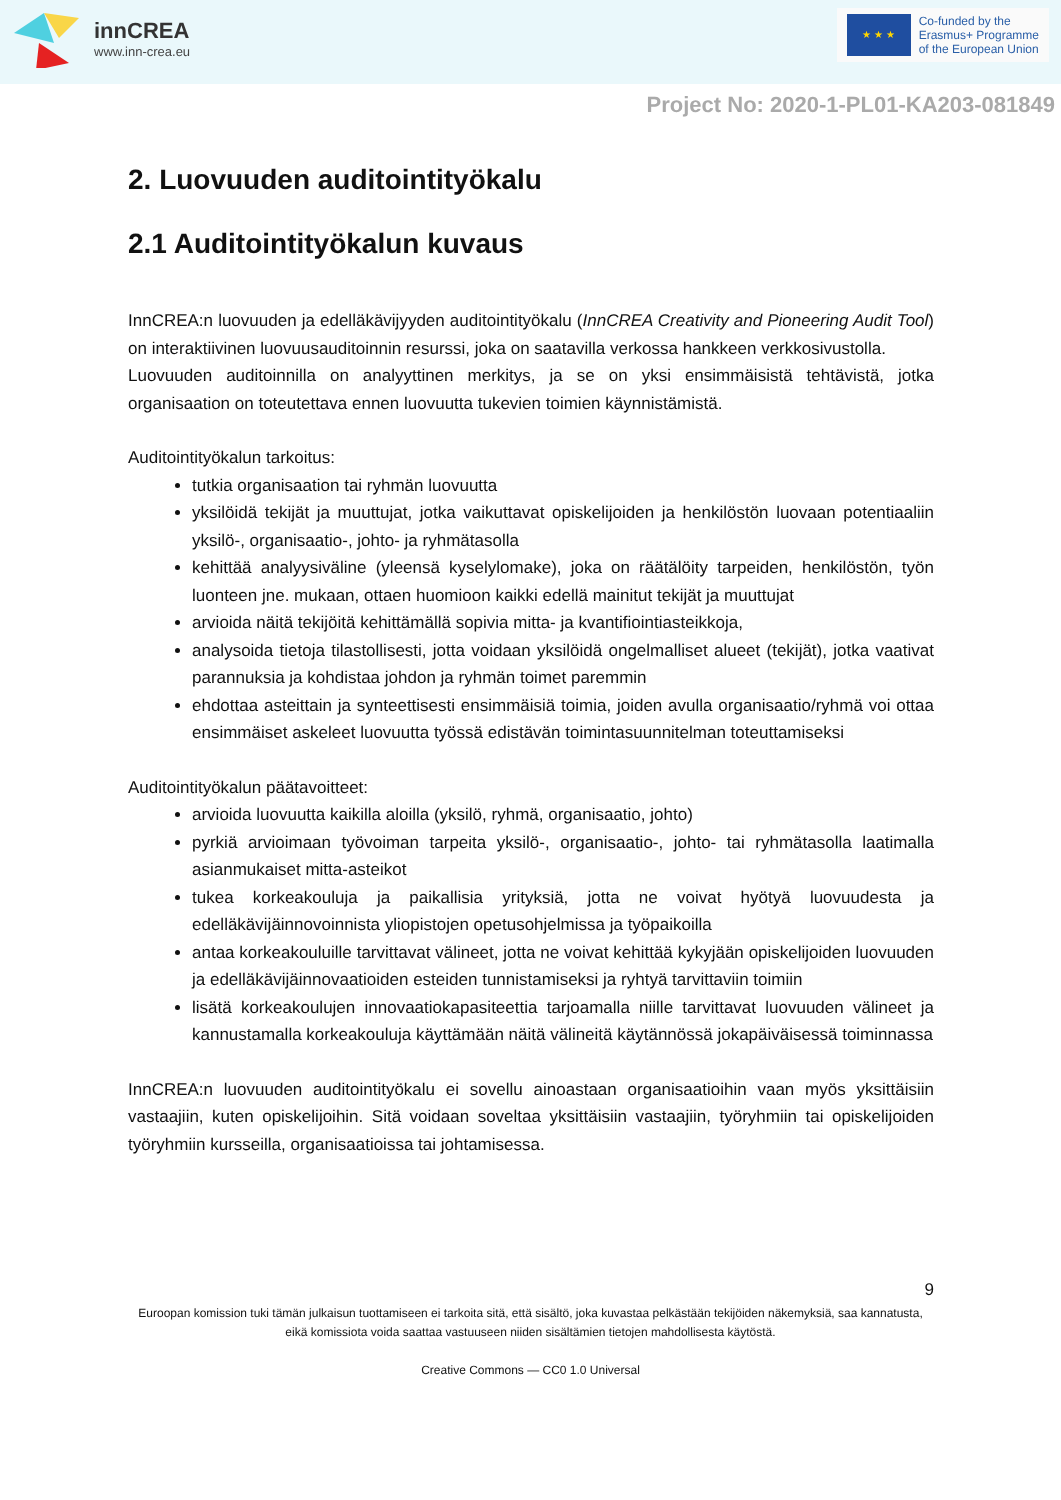innCREA
www.inn-crea.eu
★ ★ ★
Co-funded by the
Erasmus+ Programme
of the European Union
Project No: 2020-1-PL01-KA203-081849
2. Luovuuden auditointityökalu
2.1 Auditointityökalun kuvaus
InnCREA:n luovuuden ja edelläkävijyyden auditointityökalu (InnCREA Creativity and Pioneering Audit Tool) on interaktiivinen luovuusauditoinnin resurssi, joka on saatavilla verkossa hankkeen verkkosivustolla.
Luovuuden auditoinnilla on analyyttinen merkitys, ja se on yksi ensimmäisistä tehtävistä, jotka organisaation on toteutettava ennen luovuutta tukevien toimien käynnistämistä.
Auditointityökalun tarkoitus:
tutkia organisaation tai ryhmän luovuutta
yksilöidä tekijät ja muuttujat, jotka vaikuttavat opiskelijoiden ja henkilöstön luovaan potentiaaliin yksilö-, organisaatio-, johto- ja ryhmätasolla
kehittää analyysiväline (yleensä kyselylomake), joka on räätälöity tarpeiden, henkilöstön, työn luonteen jne. mukaan, ottaen huomioon kaikki edellä mainitut tekijät ja muuttujat
arvioida näitä tekijöitä kehittämällä sopivia mitta- ja kvantifiointiasteikkoja,
analysoida tietoja tilastollisesti, jotta voidaan yksilöidä ongelmalliset alueet (tekijät), jotka vaativat parannuksia ja kohdistaa johdon ja ryhmän toimet paremmin
ehdottaa asteittain ja synteettisesti ensimmäisiä toimia, joiden avulla organisaatio/ryhmä voi ottaa ensimmäiset askeleet luovuutta työssä edistävän toimintasuunnitelman toteuttamiseksi
Auditointityökalun päätavoitteet:
arvioida luovuutta kaikilla aloilla (yksilö, ryhmä, organisaatio, johto)
pyrkiä arvioimaan työvoiman tarpeita yksilö-, organisaatio-, johto- tai ryhmätasolla laatimalla asianmukaiset mitta-asteikot
tukea korkeakouluja ja paikallisia yrityksiä, jotta ne voivat hyötyä luovuudesta ja edelläkävijäinnovoinnista yliopistojen opetusohjelmissa ja työpaikoilla
antaa korkeakouluille tarvittavat välineet, jotta ne voivat kehittää kykyjään opiskelijoiden luovuuden ja edelläkävijäinnovaatioiden esteiden tunnistamiseksi ja ryhtyä tarvittaviin toimiin
lisätä korkeakoulujen innovaatiokapasiteettia tarjoamalla niille tarvittavat luovuuden välineet ja kannustamalla korkeakouluja käyttämään näitä välineitä käytännössä jokapäiväisessä toiminnassa
InnCREA:n luovuuden auditointityökalu ei sovellu ainoastaan organisaatioihin vaan myös yksittäisiin vastaajiin, kuten opiskelijoihin. Sitä voidaan soveltaa yksittäisiin vastaajiin, työryhmiin tai opiskelijoiden työryhmiin kursseilla, organisaatioissa tai johtamisessa.
9
Euroopan komission tuki tämän julkaisun tuottamiseen ei tarkoita sitä, että sisältö, joka kuvastaa pelkästään tekijöiden näkemyksiä, saa kannatusta, eikä komissiota voida saattaa vastuuseen niiden sisältämien tietojen mahdollisesta käytöstä.
Creative Commons — CC0 1.0 Universal